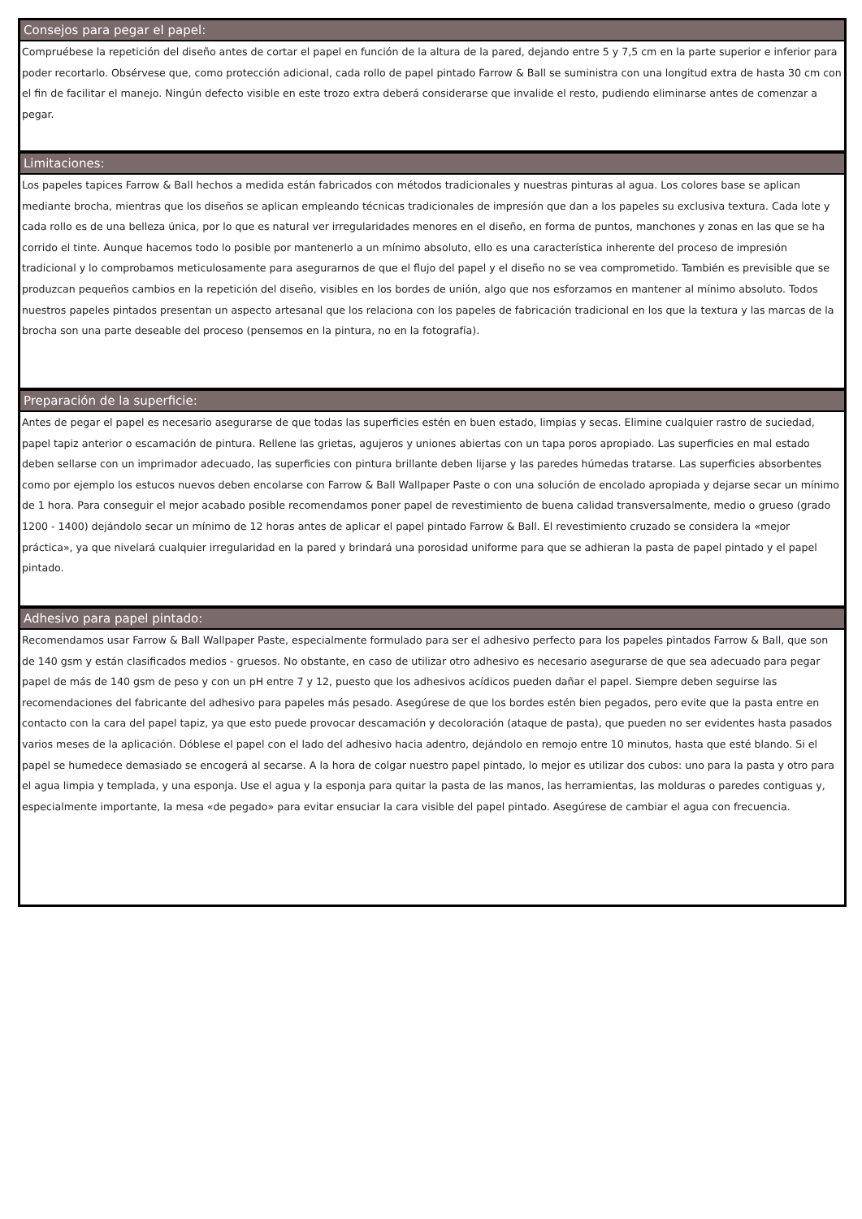Consejos para pegar el papel:
Compruébese la repetición del diseño antes de cortar el papel en función de la altura de la pared, dejando entre 5 y 7,5 cm en la parte superior e inferior para poder recortarlo. Obsérvese que, como protección adicional, cada rollo de papel pintado Farrow & Ball se suministra con una longitud extra de hasta 30 cm con el fin de facilitar el manejo. Ningún defecto visible en este trozo extra deberá considerarse que invalide el resto, pudiendo eliminarse antes de comenzar a pegar.
Limitaciones:
Los papeles tapices Farrow & Ball hechos a medida están fabricados con métodos tradicionales y nuestras pinturas al agua. Los colores base se aplican mediante brocha, mientras que los diseños se aplican empleando técnicas tradicionales de impresión que dan a los papeles su exclusiva textura. Cada lote y cada rollo es de una belleza única, por lo que es natural ver irregularidades menores en el diseño, en forma de puntos, manchones y zonas en las que se ha corrido el tinte. Aunque hacemos todo lo posible por mantenerlo a un mínimo absoluto, ello es una característica inherente del proceso de impresión tradicional y lo comprobamos meticulosamente para asegurarnos de que el flujo del papel y el diseño no se vea comprometido. También es previsible que se produzcan pequeños cambios en la repetición del diseño, visibles en los bordes de unión, algo que nos esforzamos en mantener al mínimo absoluto. Todos nuestros papeles pintados presentan un aspecto artesanal que los relaciona con los papeles de fabricación tradicional en los que la textura y las marcas de la brocha son una parte deseable del proceso (pensemos en la pintura, no en la fotografía).
Preparación de la superficie:
Antes de pegar el papel es necesario asegurarse de que todas las superficies estén en buen estado, limpias y secas. Elimine cualquier rastro de suciedad, papel tapiz anterior o escamación de pintura. Rellene las grietas, agujeros y uniones abiertas con un tapa poros apropiado. Las superficies en mal estado deben sellarse con un imprimador adecuado, las superficies con pintura brillante deben lijarse y las paredes húmedas tratarse. Las superficies absorbentes como por ejemplo los estucos nuevos deben encolarse con Farrow & Ball Wallpaper Paste o con una solución de encolado apropiada y dejarse secar un mínimo de 1 hora. Para conseguir el mejor acabado posible recomendamos poner papel de revestimiento de buena calidad transversalmente, medio o grueso (grado 1200 - 1400) dejándolo secar un mínimo de 12 horas antes de aplicar el papel pintado Farrow & Ball. El revestimiento cruzado se considera la «mejor práctica», ya que nivelará cualquier irregularidad en la pared y brindará una porosidad uniforme para que se adhieran la pasta de papel pintado y el papel pintado.
Adhesivo para papel pintado:
Recomendamos usar Farrow & Ball Wallpaper Paste, especialmente formulado para ser el adhesivo perfecto para los papeles pintados Farrow & Ball, que son de 140 gsm y están clasificados medios - gruesos. No obstante, en caso de utilizar otro adhesivo es necesario asegurarse de que sea adecuado para pegar papel de más de 140 gsm de peso y con un pH entre 7 y 12, puesto que los adhesivos acídicos pueden dañar el papel. Siempre deben seguirse las recomendaciones del fabricante del adhesivo para papeles más pesado. Asegúrese de que los bordes estén bien pegados, pero evite que la pasta entre en contacto con la cara del papel tapiz, ya que esto puede provocar descamación y decoloración (ataque de pasta), que pueden no ser evidentes hasta pasados varios meses de la aplicación. Dóblese el papel con el lado del adhesivo hacia adentro, dejándolo en remojo entre 10 minutos, hasta que esté blando. Si el papel se humedece demasiado se encogerá al secarse. A la hora de colgar nuestro papel pintado, lo mejor es utilizar dos cubos: uno para la pasta y otro para el agua limpia y templada, y una esponja. Use el agua y la esponja para quitar la pasta de las manos, las herramientas, las molduras o paredes contiguas y, especialmente importante, la mesa «de pegado» para evitar ensuciar la cara visible del papel pintado. Asegúrese de cambiar el agua con frecuencia.